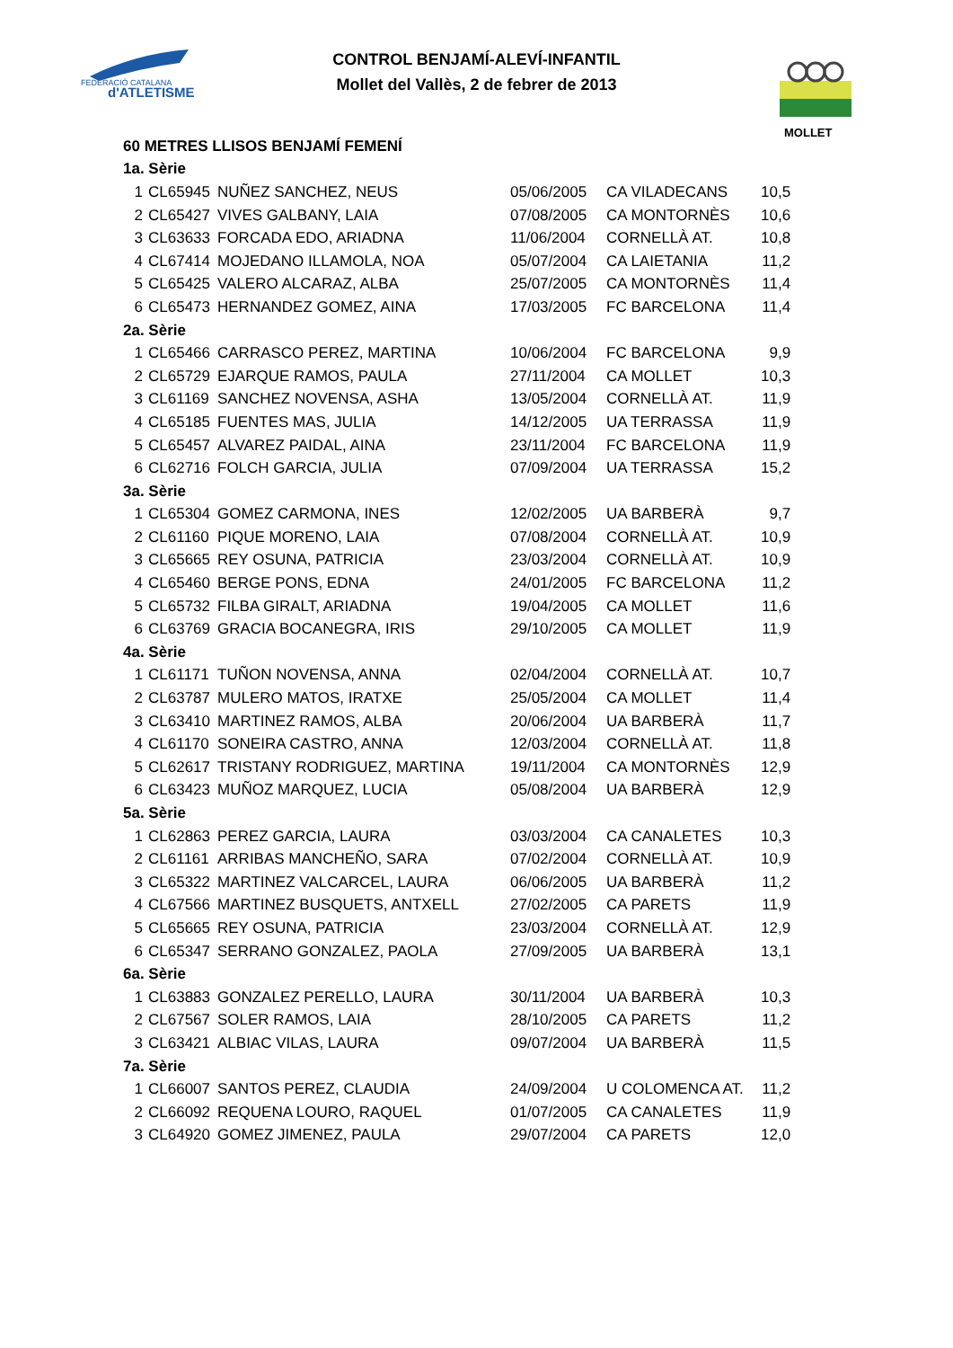FEDERACIÓ CATALANA
d'ATLETISME
MOLLET
CONTROL BENJAMÍ-ALEVÍ-INFANTIL
Mollet del Vallès, 2 de febrer de 2013
| 60 METRES LLISOS BENJAMÍ FEMENÍ | | | | | |
| 1a. Sèrie | | | | | |
| 1 | CL65945 | NUÑEZ SANCHEZ, NEUS | 05/06/2005 | CA VILADECANS | 10,5 |
| 2 | CL65427 | VIVES GALBANY, LAIA | 07/08/2005 | CA MONTORNÈS | 10,6 |
| 3 | CL63633 | FORCADA EDO, ARIADNA | 11/06/2004 | CORNELLÀ AT. | 10,8 |
| 4 | CL67414 | MOJEDANO ILLAMOLA, NOA | 05/07/2004 | CA LAIETANIA | 11,2 |
| 5 | CL65425 | VALERO ALCARAZ, ALBA | 25/07/2005 | CA MONTORNÈS | 11,4 |
| 6 | CL65473 | HERNANDEZ GOMEZ, AINA | 17/03/2005 | FC BARCELONA | 11,4 |
| 2a. Sèrie | | | | | |
| 1 | CL65466 | CARRASCO PEREZ, MARTINA | 10/06/2004 | FC BARCELONA | 9,9 |
| 2 | CL65729 | EJARQUE RAMOS, PAULA | 27/11/2004 | CA MOLLET | 10,3 |
| 3 | CL61169 | SANCHEZ NOVENSA, ASHA | 13/05/2004 | CORNELLÀ AT. | 11,9 |
| 4 | CL65185 | FUENTES MAS, JULIA | 14/12/2005 | UA TERRASSA | 11,9 |
| 5 | CL65457 | ALVAREZ PAIDAL, AINA | 23/11/2004 | FC BARCELONA | 11,9 |
| 6 | CL62716 | FOLCH GARCIA, JULIA | 07/09/2004 | UA TERRASSA | 15,2 |
| 3a. Sèrie | | | | | |
| 1 | CL65304 | GOMEZ CARMONA, INES | 12/02/2005 | UA BARBERÀ | 9,7 |
| 2 | CL61160 | PIQUE MORENO, LAIA | 07/08/2004 | CORNELLÀ AT. | 10,9 |
| 3 | CL65665 | REY OSUNA, PATRICIA | 23/03/2004 | CORNELLÀ AT. | 10,9 |
| 4 | CL65460 | BERGE PONS, EDNA | 24/01/2005 | FC BARCELONA | 11,2 |
| 5 | CL65732 | FILBA GIRALT, ARIADNA | 19/04/2005 | CA MOLLET | 11,6 |
| 6 | CL63769 | GRACIA BOCANEGRA, IRIS | 29/10/2005 | CA MOLLET | 11,9 |
| 4a. Sèrie | | | | | |
| 1 | CL61171 | TUÑON NOVENSA, ANNA | 02/04/2004 | CORNELLÀ AT. | 10,7 |
| 2 | CL63787 | MULERO MATOS, IRATXE | 25/05/2004 | CA MOLLET | 11,4 |
| 3 | CL63410 | MARTINEZ RAMOS, ALBA | 20/06/2004 | UA BARBERÀ | 11,7 |
| 4 | CL61170 | SONEIRA CASTRO, ANNA | 12/03/2004 | CORNELLÀ AT. | 11,8 |
| 5 | CL62617 | TRISTANY RODRIGUEZ, MARTINA | 19/11/2004 | CA MONTORNÈS | 12,9 |
| 6 | CL63423 | MUÑOZ MARQUEZ, LUCIA | 05/08/2004 | UA BARBERÀ | 12,9 |
| 5a. Sèrie | | | | | |
| 1 | CL62863 | PEREZ GARCIA, LAURA | 03/03/2004 | CA CANALETES | 10,3 |
| 2 | CL61161 | ARRIBAS MANCHEÑO, SARA | 07/02/2004 | CORNELLÀ AT. | 10,9 |
| 3 | CL65322 | MARTINEZ VALCARCEL, LAURA | 06/06/2005 | UA BARBERÀ | 11,2 |
| 4 | CL67566 | MARTINEZ BUSQUETS, ANTXELL | 27/02/2005 | CA PARETS | 11,9 |
| 5 | CL65665 | REY OSUNA, PATRICIA | 23/03/2004 | CORNELLÀ AT. | 12,9 |
| 6 | CL65347 | SERRANO GONZALEZ, PAOLA | 27/09/2005 | UA BARBERÀ | 13,1 |
| 6a. Sèrie | | | | | |
| 1 | CL63883 | GONZALEZ PERELLO, LAURA | 30/11/2004 | UA BARBERÀ | 10,3 |
| 2 | CL67567 | SOLER RAMOS, LAIA | 28/10/2005 | CA PARETS | 11,2 |
| 3 | CL63421 | ALBIAC VILAS, LAURA | 09/07/2004 | UA BARBERÀ | 11,5 |
| 7a. Sèrie | | | | | |
| 1 | CL66007 | SANTOS PEREZ, CLAUDIA | 24/09/2004 | U COLOMENCA AT. | 11,2 |
| 2 | CL66092 | REQUENA LOURO, RAQUEL | 01/07/2005 | CA CANALETES | 11,9 |
| 3 | CL64920 | GOMEZ JIMENEZ, PAULA | 29/07/2004 | CA PARETS | 12,0 |